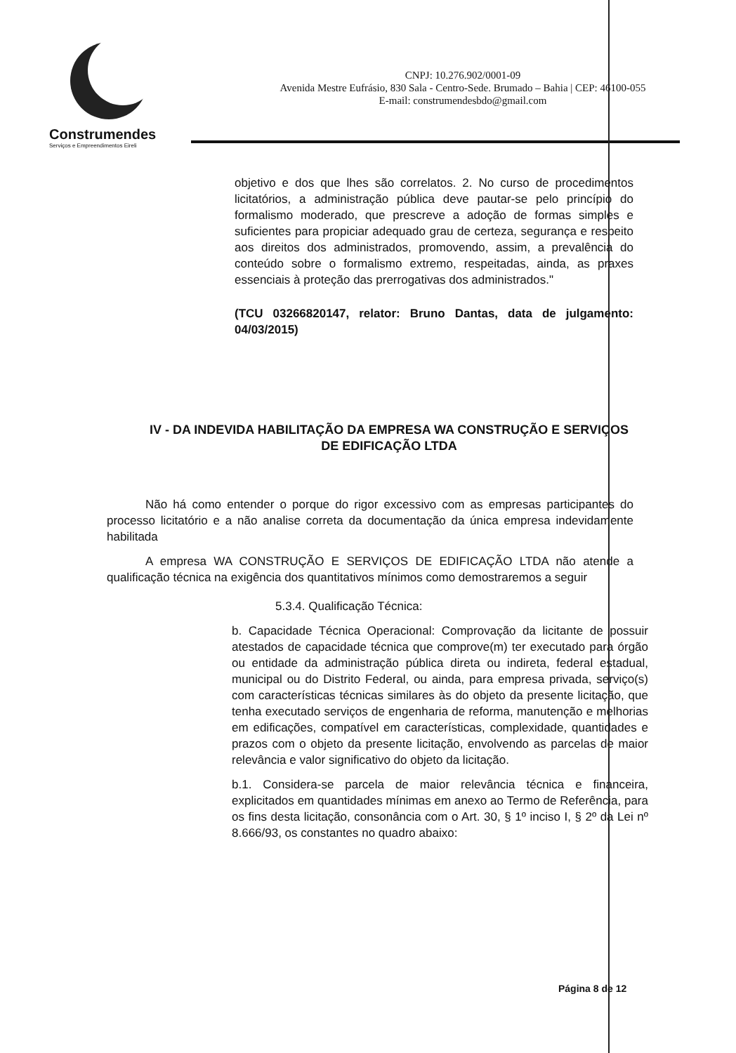Construmendes
Serviços e Empreendimentos Eireli
CNPJ: 10.276.902/0001-09
Avenida Mestre Eufrásio, 830 Sala - Centro-Sede. Brumado – Bahia | CEP: 46100-055
E-mail: construmendesbdo@gmail.com
objetivo e dos que lhes são correlatos. 2. No curso de procedimentos licitatórios, a administração pública deve pautar-se pelo princípio do formalismo moderado, que prescreve a adoção de formas simples e suficientes para propiciar adequado grau de certeza, segurança e respeito aos direitos dos administrados, promovendo, assim, a prevalência do conteúdo sobre o formalismo extremo, respeitadas, ainda, as praxes essenciais à proteção das prerrogativas dos administrados."
(TCU 03266820147, relator: Bruno Dantas, data de julgamento: 04/03/2015)
IV - DA INDEVIDA HABILITAÇÃO DA EMPRESA WA CONSTRUÇÃO E SERVIÇOS DE EDIFICAÇÃO LTDA
Não há como entender o porque do rigor excessivo com as empresas participantes do processo licitatório e a não analise correta da documentação da única empresa indevidamente habilitada
A empresa WA CONSTRUÇÃO E SERVIÇOS DE EDIFICAÇÃO LTDA não atende a qualificação técnica na exigência dos quantitativos mínimos como demostraremos a seguir
5.3.4. Qualificação Técnica:
b. Capacidade Técnica Operacional: Comprovação da licitante de possuir atestados de capacidade técnica que comprove(m) ter executado para órgão ou entidade da administração pública direta ou indireta, federal estadual, municipal ou do Distrito Federal, ou ainda, para empresa privada, serviço(s) com características técnicas similares às do objeto da presente licitação, que tenha executado serviços de engenharia de reforma, manutenção e melhorias em edificações, compatível em características, complexidade, quantidades e prazos com o objeto da presente licitação, envolvendo as parcelas de maior relevância e valor significativo do objeto da licitação.
b.1. Considera-se parcela de maior relevância técnica e financeira, explicitados em quantidades mínimas em anexo ao Termo de Referência, para os fins desta licitação, consonância com o Art. 30, § 1º inciso I, § 2º da Lei nº 8.666/93, os constantes no quadro abaixo:
Página 8 de 12